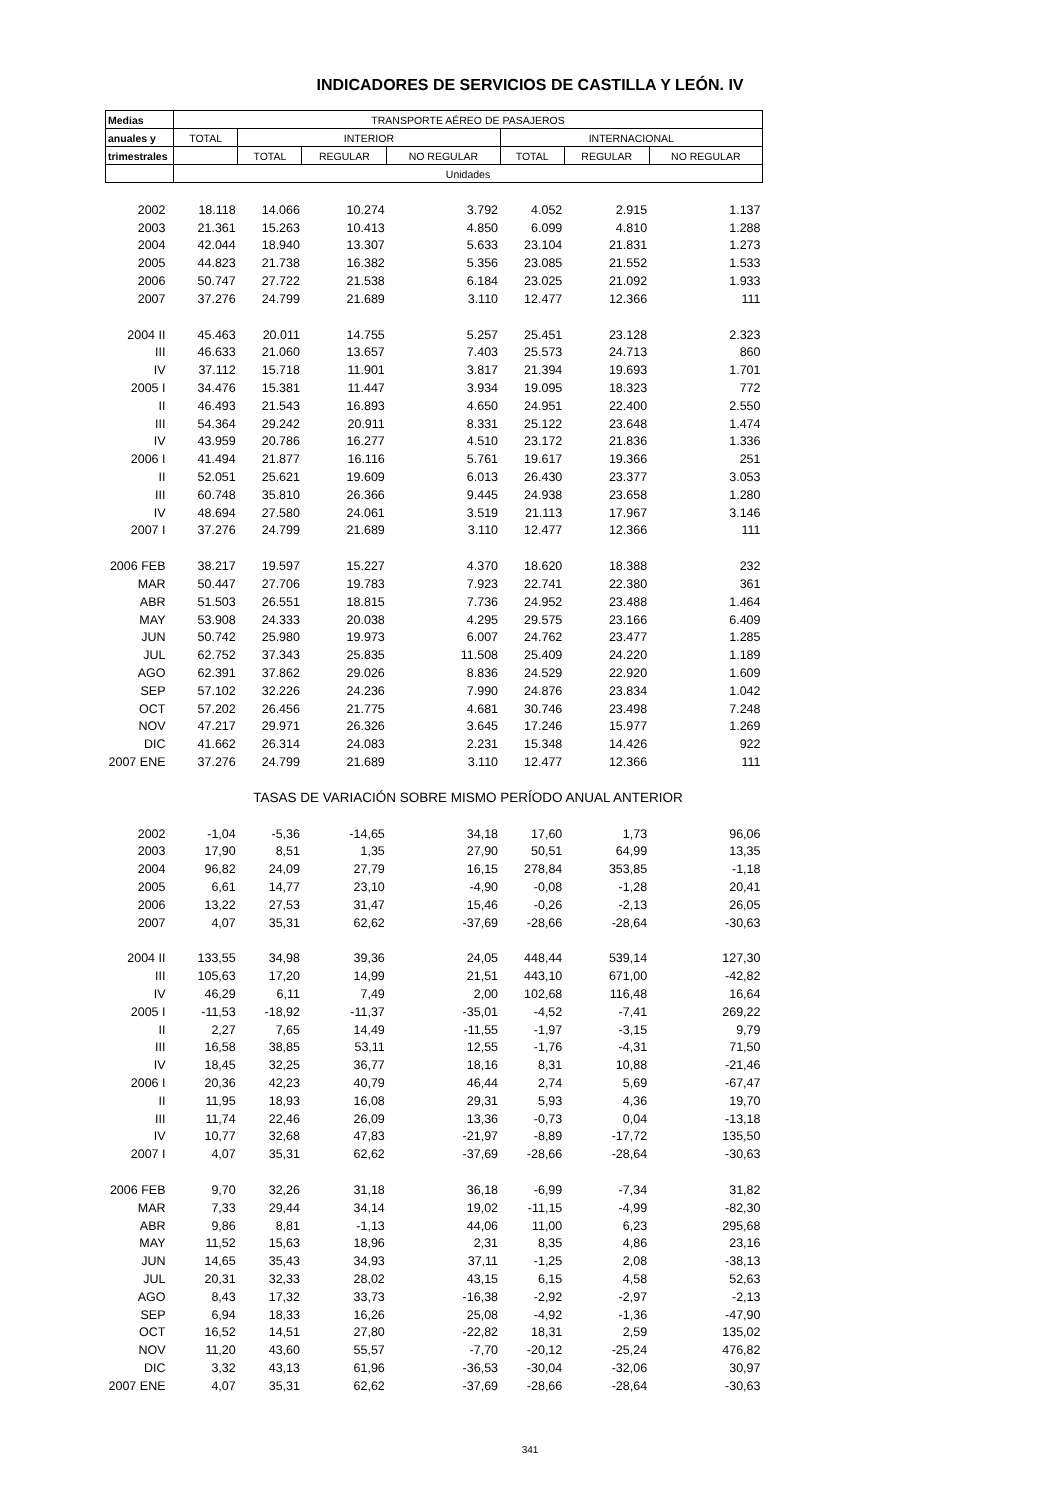INDICADORES DE SERVICIOS DE CASTILLA Y LEÓN. IV
| Medias | TRANSPORTE AÉREO DE PASAJEROS | | | | | | |
| --- | --- | --- | --- | --- | --- | --- | --- |
| anuales y | TOTAL | INTERIOR | | | INTERNACIONAL | | |
| trimestrales | | TOTAL | REGULAR | NO REGULAR | TOTAL | REGULAR | NO REGULAR |
| | Unidades | | | | | | |
| 2002 | 18.118 | 14.066 | 10.274 | 3.792 | 4.052 | 2.915 | 1.137 |
| 2003 | 21.361 | 15.263 | 10.413 | 4.850 | 6.099 | 4.810 | 1.288 |
| 2004 | 42.044 | 18.940 | 13.307 | 5.633 | 23.104 | 21.831 | 1.273 |
| 2005 | 44.823 | 21.738 | 16.382 | 5.356 | 23.085 | 21.552 | 1.533 |
| 2006 | 50.747 | 27.722 | 21.538 | 6.184 | 23.025 | 21.092 | 1.933 |
| 2007 | 37.276 | 24.799 | 21.689 | 3.110 | 12.477 | 12.366 | 111 |
| 2004 II | 45.463 | 20.011 | 14.755 | 5.257 | 25.451 | 23.128 | 2.323 |
| III | 46.633 | 21.060 | 13.657 | 7.403 | 25.573 | 24.713 | 860 |
| IV | 37.112 | 15.718 | 11.901 | 3.817 | 21.394 | 19.693 | 1.701 |
| 2005 I | 34.476 | 15.381 | 11.447 | 3.934 | 19.095 | 18.323 | 772 |
| II | 46.493 | 21.543 | 16.893 | 4.650 | 24.951 | 22.400 | 2.550 |
| III | 54.364 | 29.242 | 20.911 | 8.331 | 25.122 | 23.648 | 1.474 |
| IV | 43.959 | 20.786 | 16.277 | 4.510 | 23.172 | 21.836 | 1.336 |
| 2006 I | 41.494 | 21.877 | 16.116 | 5.761 | 19.617 | 19.366 | 251 |
| II | 52.051 | 25.621 | 19.609 | 6.013 | 26.430 | 23.377 | 3.053 |
| III | 60.748 | 35.810 | 26.366 | 9.445 | 24.938 | 23.658 | 1.280 |
| IV | 48.694 | 27.580 | 24.061 | 3.519 | 21.113 | 17.967 | 3.146 |
| 2007 I | 37.276 | 24.799 | 21.689 | 3.110 | 12.477 | 12.366 | 111 |
| 2006 FEB | 38.217 | 19.597 | 15.227 | 4.370 | 18.620 | 18.388 | 232 |
| MAR | 50.447 | 27.706 | 19.783 | 7.923 | 22.741 | 22.380 | 361 |
| ABR | 51.503 | 26.551 | 18.815 | 7.736 | 24.952 | 23.488 | 1.464 |
| MAY | 53.908 | 24.333 | 20.038 | 4.295 | 29.575 | 23.166 | 6.409 |
| JUN | 50.742 | 25.980 | 19.973 | 6.007 | 24.762 | 23.477 | 1.285 |
| JUL | 62.752 | 37.343 | 25.835 | 11.508 | 25.409 | 24.220 | 1.189 |
| AGO | 62.391 | 37.862 | 29.026 | 8.836 | 24.529 | 22.920 | 1.609 |
| SEP | 57.102 | 32.226 | 24.236 | 7.990 | 24.876 | 23.834 | 1.042 |
| OCT | 57.202 | 26.456 | 21.775 | 4.681 | 30.746 | 23.498 | 7.248 |
| NOV | 47.217 | 29.971 | 26.326 | 3.645 | 17.246 | 15.977 | 1.269 |
| DIC | 41.662 | 26.314 | 24.083 | 2.231 | 15.348 | 14.426 | 922 |
| 2007 ENE | 37.276 | 24.799 | 21.689 | 3.110 | 12.477 | 12.366 | 111 |
| | TASAS DE VARIACIÓN SOBRE MISMO PERÍODO ANUAL ANTERIOR | | | | | | |
| 2002 | -1,04 | -5,36 | -14,65 | 34,18 | 17,60 | 1,73 | 96,06 |
| 2003 | 17,90 | 8,51 | 1,35 | 27,90 | 50,51 | 64,99 | 13,35 |
| 2004 | 96,82 | 24,09 | 27,79 | 16,15 | 278,84 | 353,85 | -1,18 |
| 2005 | 6,61 | 14,77 | 23,10 | -4,90 | -0,08 | -1,28 | 20,41 |
| 2006 | 13,22 | 27,53 | 31,47 | 15,46 | -0,26 | -2,13 | 26,05 |
| 2007 | 4,07 | 35,31 | 62,62 | -37,69 | -28,66 | -28,64 | -30,63 |
| 2004 II | 133,55 | 34,98 | 39,36 | 24,05 | 448,44 | 539,14 | 127,30 |
| III | 105,63 | 17,20 | 14,99 | 21,51 | 443,10 | 671,00 | -42,82 |
| IV | 46,29 | 6,11 | 7,49 | 2,00 | 102,68 | 116,48 | 16,64 |
| 2005 I | -11,53 | -18,92 | -11,37 | -35,01 | -4,52 | -7,41 | 269,22 |
| II | 2,27 | 7,65 | 14,49 | -11,55 | -1,97 | -3,15 | 9,79 |
| III | 16,58 | 38,85 | 53,11 | 12,55 | -1,76 | -4,31 | 71,50 |
| IV | 18,45 | 32,25 | 36,77 | 18,16 | 8,31 | 10,88 | -21,46 |
| 2006 I | 20,36 | 42,23 | 40,79 | 46,44 | 2,74 | 5,69 | -67,47 |
| II | 11,95 | 18,93 | 16,08 | 29,31 | 5,93 | 4,36 | 19,70 |
| III | 11,74 | 22,46 | 26,09 | 13,36 | -0,73 | 0,04 | -13,18 |
| IV | 10,77 | 32,68 | 47,83 | -21,97 | -8,89 | -17,72 | 135,50 |
| 2007 I | 4,07 | 35,31 | 62,62 | -37,69 | -28,66 | -28,64 | -30,63 |
| 2006 FEB | 9,70 | 32,26 | 31,18 | 36,18 | -6,99 | -7,34 | 31,82 |
| MAR | 7,33 | 29,44 | 34,14 | 19,02 | -11,15 | -4,99 | -82,30 |
| ABR | 9,86 | 8,81 | -1,13 | 44,06 | 11,00 | 6,23 | 295,68 |
| MAY | 11,52 | 15,63 | 18,96 | 2,31 | 8,35 | 4,86 | 23,16 |
| JUN | 14,65 | 35,43 | 34,93 | 37,11 | -1,25 | 2,08 | -38,13 |
| JUL | 20,31 | 32,33 | 28,02 | 43,15 | 6,15 | 4,58 | 52,63 |
| AGO | 8,43 | 17,32 | 33,73 | -16,38 | -2,92 | -2,97 | -2,13 |
| SEP | 6,94 | 18,33 | 16,26 | 25,08 | -4,92 | -1,36 | -47,90 |
| OCT | 16,52 | 14,51 | 27,80 | -22,82 | 18,31 | 2,59 | 135,02 |
| NOV | 11,20 | 43,60 | 55,57 | -7,70 | -20,12 | -25,24 | 476,82 |
| DIC | 3,32 | 43,13 | 61,96 | -36,53 | -30,04 | -32,06 | 30,97 |
| 2007 ENE | 4,07 | 35,31 | 62,62 | -37,69 | -28,66 | -28,64 | -30,63 |
341